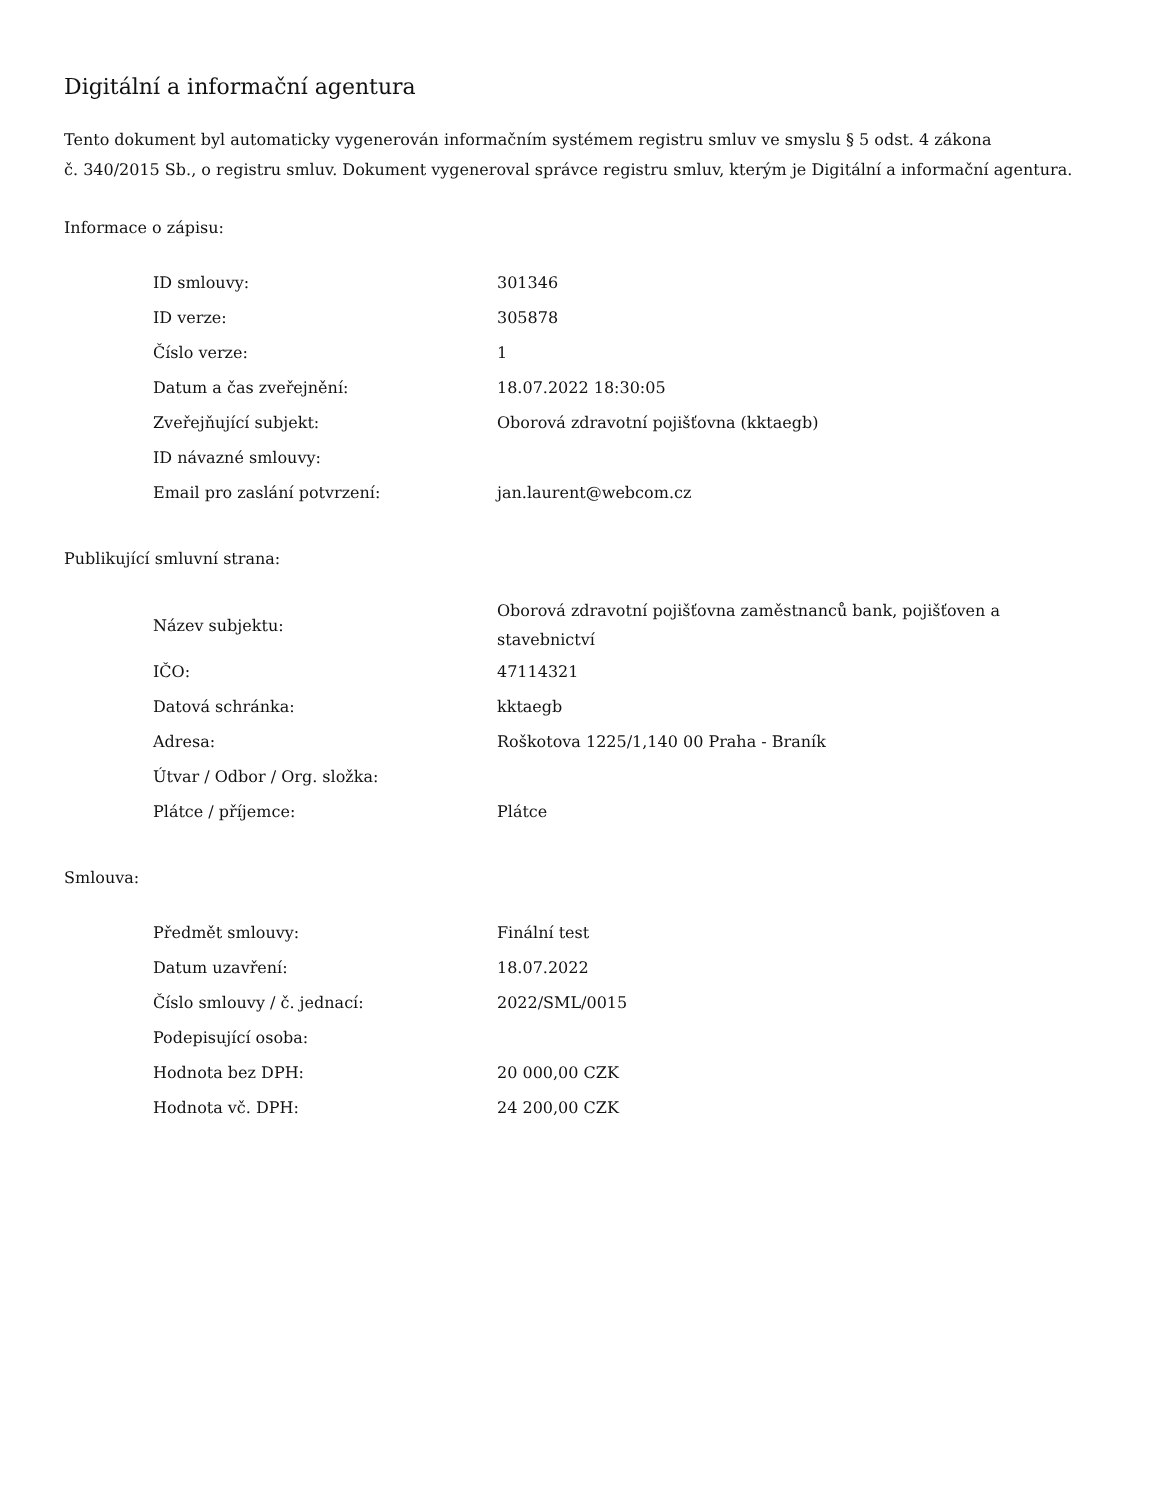Digitální a informační agentura
Tento dokument byl automaticky vygenerován informačním systémem registru smluv ve smyslu § 5 odst. 4 zákona
č. 340/2015 Sb., o registru smluv. Dokument vygeneroval správce registru smluv, kterým je Digitální a informační agentura.
Informace o zápisu:
| ID smlouvy: | 301346 |
| ID verze: | 305878 |
| Číslo verze: | 1 |
| Datum a čas zveřejnění: | 18.07.2022 18:30:05 |
| Zveřejňující subjekt: | Oborová zdravotní pojišťovna (kktaegb) |
| ID návazné smlouvy: | |
| Email pro zaslání potvrzení: | jan.laurent@webcom.cz |
Publikující smluvní strana:
| Název subjektu: | Oborová zdravotní pojišťovna zaměstnanců bank, pojišťoven a stavebnictví |
| IČO: | 47114321 |
| Datová schránka: | kktaegb |
| Adresa: | Roškotova 1225/1,140 00 Praha - Braník |
| Útvar / Odbor / Org. složka: | |
| Plátce / příjemce: | Plátce |
Smlouva:
| Předmět smlouvy: | Finální test |
| Datum uzavření: | 18.07.2022 |
| Číslo smlouvy / č. jednací: | 2022/SML/0015 |
| Podepisující osoba: | |
| Hodnota bez DPH: | 20 000,00 CZK |
| Hodnota vč. DPH: | 24 200,00 CZK |